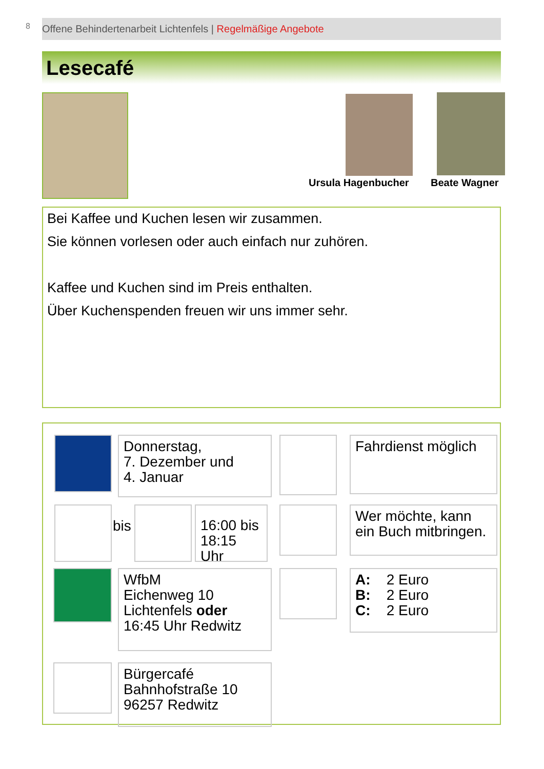8 Offene Behindertenarbeit Lichtenfels | Regelmäßige Angebote
Lesecafé
Ursula Hagenbucher Beate Wagner
Bei Kaffee und Kuchen lesen wir zusammen.
Sie können vorlesen oder auch einfach nur zuhören.
Kaffee und Kuchen sind im Preis enthalten.
Über Kuchenspenden freuen wir uns immer sehr.
Donnerstag,
7. Dezember und
4. Januar
Fahrdienst möglich
bis
16:00 bis
18:15 Uhr
Wer möchte, kann
ein Buch mitbringen.
WfbM
Eichenweg 10
Lichtenfels oder
16:45 Uhr Redwitz
A: 2 Euro
B: 2 Euro
C: 2 Euro
Bürgercafé
Bahnhofstraße 10
96257 Redwitz